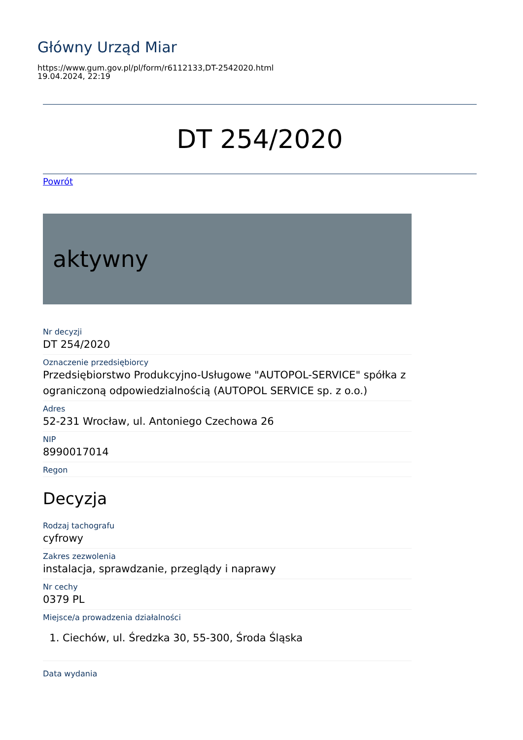Główny Urząd Miar
https://www.gum.gov.pl/pl/form/r6112133,DT-2542020.html
19.04.2024, 22:19
DT 254/2020
Powrót
aktywny
Nr decyzji
DT 254/2020
Oznaczenie przedsiębiorcy
Przedsiębiorstwo Produkcyjno-Usługowe "AUTOPOL-SERVICE" spółka z ograniczoną odpowiedzialnością (AUTOPOL SERVICE sp. z o.o.)
Adres
52-231 Wrocław, ul. Antoniego Czechowa 26
NIP
8990017014
Regon
Decyzja
Rodzaj tachografu
cyfrowy
Zakres zezwolenia
instalacja, sprawdzanie, przeglądy i naprawy
Nr cechy
0379 PL
Miejsce/a prowadzenia działalności
1. Ciechów, ul. Średzka 30, 55-300, Środa Śląska
Data wydania